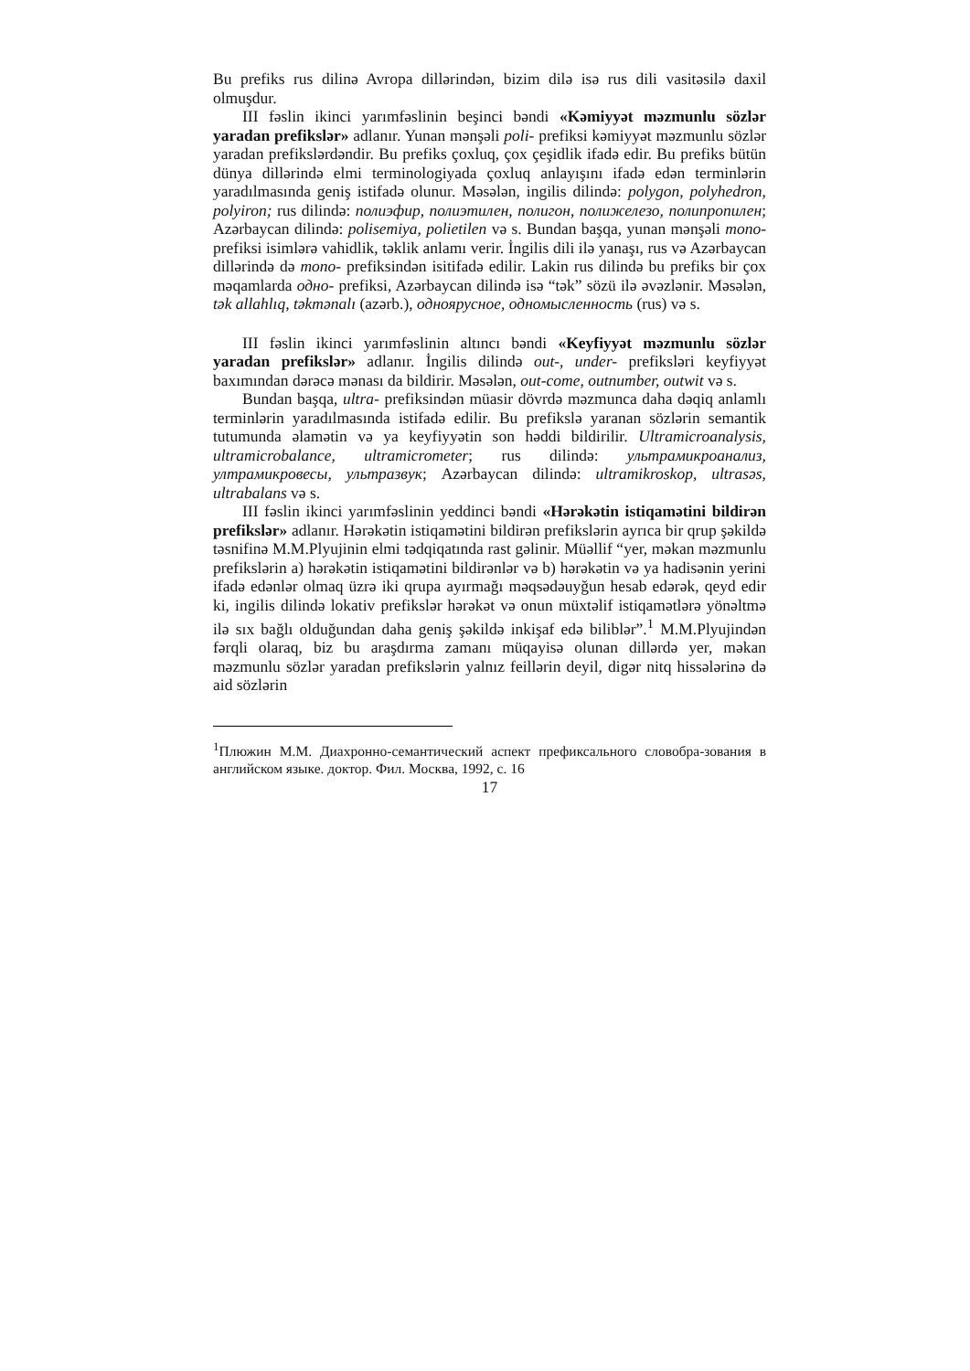Bu prefiks rus dilinə Avropa dillərindən, bizim dilə isə rus dili vasitəsilə daxil olmuşdur.
III fəslin ikinci yarımfəslinin beşinci bəndi «Kəmiyyət məzmunlu sözlər yaradan prefikslər» adlanır. Yunan mənşəli poli- prefiksi kəmiyyət məzmunlu sözlər yaradan prefikslərdəndir. Bu prefiks çoxluq, çox çeşidlik ifadə edir. Bu prefiks bütün dünya dillərində elmi terminologiyada çoxluq anlayışını ifadə edən terminlərin yaradılmasında geniş istifadə olunur. Məsələn, ingilis dilində: polygon, polyhedron, polyiron; rus dilində: полиэфир, полиэтилен, полигон, полижелезо, полипропилен; Azərbaycan dilində: polisemiya, polietilen və s. Bundan başqa, yunan mənşəli mono- prefiksi isimlərə vahidlik, təklik anlamı verir. İngilis dili ilə yanaşı, rus və Azərbaycan dillərində də mono- prefiksindən isitifadə edilir. Lakin rus dilində bu prefiks bir çox məqamlarda одно- prefiksi, Azərbaycan dilində isə “tək” sözü ilə əvəzlənir. Məsələn, tək allahlıq, təkmənalı (azərb.), одноярусное, одномысленность (rus) və s.
III fəslin ikinci yarımfəslinin altıncı bəndi «Keyfiyyət məzmunlu sözlər yaradan prefikslər» adlanır. İngilis dilində out-, under- prefiksləri keyfiyyət baxımından dərəcə mənası da bildirir. Məsələn, out-come, outnumber, outwit və s.
Bundan başqa, ultra- prefiksindən müasir dövrdə məzmunca daha dəqiq anlamlı terminlərin yaradılmasında istifadə edilir. Bu prefikslə yaranan sözlərin semantik tutumunda əlamətin və ya keyfiyyətin son həddi bildirilir. Ultramicroanalysis, ultramicrobalance, ultramicrometer; rus dilində: ультрамикроанализ, ултрамикровесы, ультразвук; Azərbaycan dilində: ultramikroskop, ultrasəs, ultrabalans və s.
III fəslin ikinci yarımfəslinin yeddinci bəndi «Hərəkətin istiqamətini bildirən prefikslər» adlanır. Hərəkətin istiqamətini bildirən prefikslərin ayrıca bir qrup şəkildə təsnifinə M.M.Plyujinin elmi tədqiqatında rast gəlinir. Müəllif “yer, məkan məzmunlu prefikslərin a) hərəkətin istiqamətini bildirənlər və b) hərəkətin və ya hadisənin yerini ifadə edənlər olmaq üzrə iki qrupa ayırmağı məqsədəuyğun hesab edərək, qeyd edir ki, ingilis dilində lokativ prefikslər hərəkət və onun müxtəlif istiqamətlərə yönəltmə ilə sıx bağlı olduğundan daha geniş şəkildə inkişaf edə biliblər”.<sup>1</sup> M.M.Plyujindən fərqli olaraq, biz bu araşdırma zamanı müqayisə olunan dillərdə yer, məkan məzmunlu sözlər yaradan prefikslərin yalnız feillərin deyil, digər nitq hissələrinə də aid sözlərin
<sup>1</sup> Плюжин М.М. Диахронно-семантический аспект префиксального словобра-зования в английском языке. доктор. Фил. Москва, 1992, с. 16
17